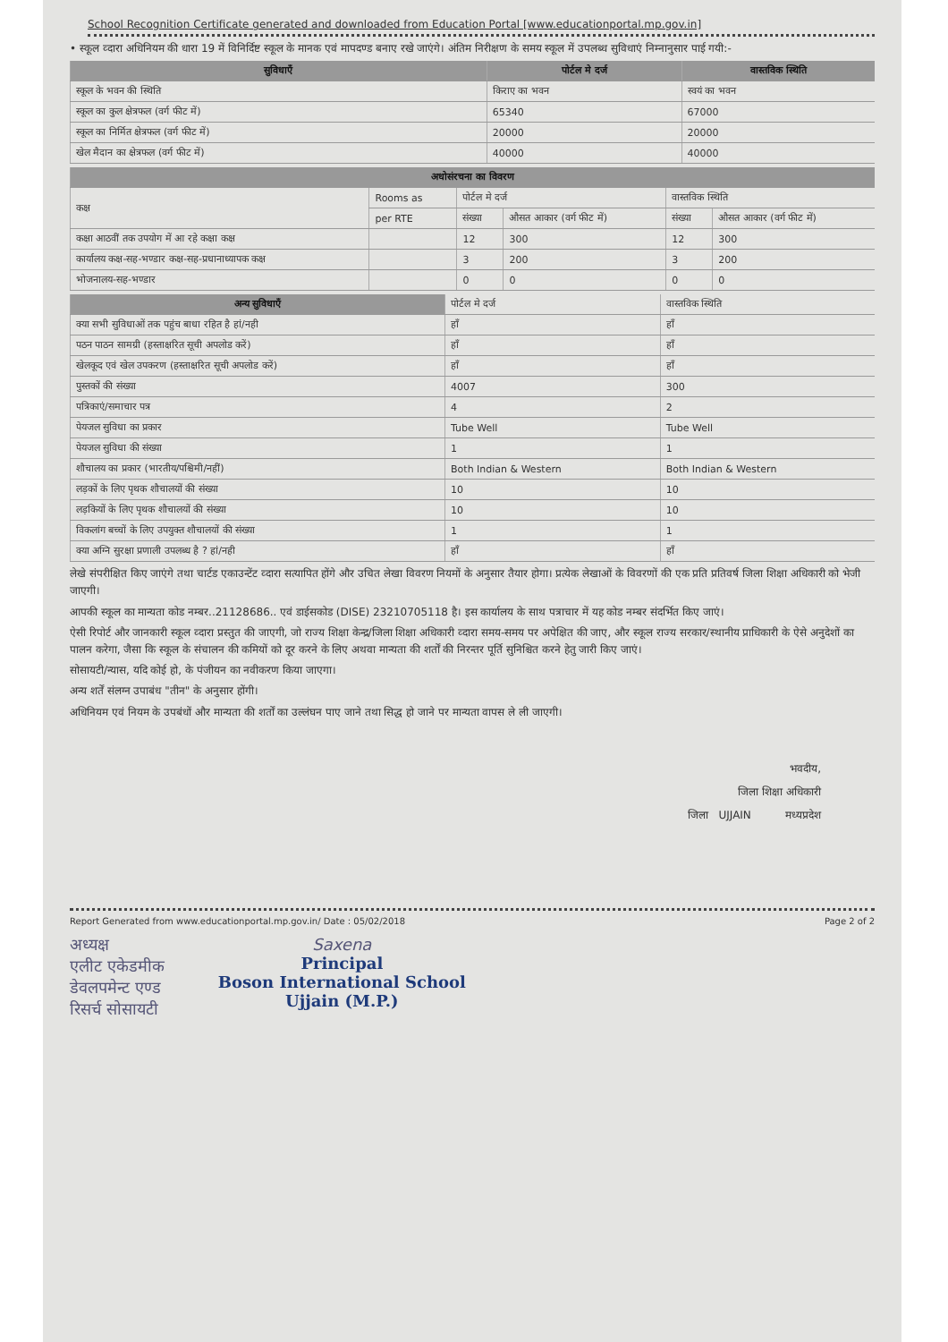School Recognition Certificate generated and downloaded from Education Portal [www.educationportal.mp.gov.in]
• स्कूल व्दारा अधिनियम की धारा 19 में विनिर्दिष्ट स्कूल के मानक एवं मापदण्ड बनाए रखे जाएंगे। अंतिम निरीक्षण के समय स्कूल में उपलब्ध सुविधाएं निम्नानुसार पाई गयी:-
| सुविधाएँ | पोर्टल मे दर्ज | वास्तविक स्थिति |
| --- | --- | --- |
| स्कूल के भवन की स्थिति | किराए का भवन | स्वयं का भवन |
| स्कूल का कुल क्षेत्रफल (वर्ग फीट में) | 65340 | 67000 |
| स्कूल का निर्मित क्षेत्रफल (वर्ग फीट में) | 20000 | 20000 |
| खेल मैदान का क्षेत्रफल (वर्ग फीट में) | 40000 | 40000 |
| अधोसंरचना का विवरण | | | | | |
| --- | --- | --- | --- | --- | --- |
| कक्ष | Rooms as | पोर्टल मे दर्ज | | वास्तविक स्थिति | |
| | per RTE | संख्या | औसत आकार (वर्ग फीट में) | संख्या | औसत आकार (वर्ग फीट में) |
| कक्षा आठवीं तक उपयोग में आ रहे कक्षा कक्ष | | 12 | 300 | 12 | 300 |
| कार्यालय कक्ष-सह-भण्डार कक्ष-सह-प्रधानाध्यापक कक्ष | | 3 | 200 | 3 | 200 |
| भोजनालय-सह-भण्डार | | 0 | 0 | 0 | 0 |
| अन्य सुविधाएँ | पोर्टल मे दर्ज | वास्तविक स्थिति |
| --- | --- | --- |
| क्या सभी सुविधाओं तक पहुंच बाधा रहित है हां/नही | हाँ | हाँ |
| पठन पाठन सामग्री (हस्ताक्षरित सूची अपलोड करें) | हाँ | हाँ |
| खेलकूद एवं खेल उपकरण (हस्ताक्षरित सूची अपलोड करें) | हाँ | हाँ |
| पुस्तकों की संख्या | 4007 | 300 |
| पत्रिकाएं/समाचार पत्र | 4 | 2 |
| पेयजल सुविधा का प्रकार | Tube Well | Tube Well |
| पेयजल सुविधा की संख्या | 1 | 1 |
| शौचालय का प्रकार (भारतीय/पश्चिमी/नहीं) | Both Indian & Western | Both Indian & Western |
| लड़कों के लिए पृथक शौचालयों की संख्या | 10 | 10 |
| लड़कियों के लिए पृथक शौचालयों की संख्या | 10 | 10 |
| विकलांग बच्चों के लिए उपयुक्त शौचालयों की संख्या | 1 | 1 |
| क्या अग्नि सुरक्षा प्रणाली उपलब्ध है ? हां/नही | हाँ | हाँ |
लेखे संपरीक्षित किए जाएंगे तथा चार्टड एकाउन्टेंट व्दारा सत्यापित होंगे और उचित लेखा विवरण नियमों के अनुसार तैयार होगा। प्रत्येक लेखाओं के विवरणों की एक प्रति प्रतिवर्ष जिला शिक्षा अधिकारी को भेजी जाएगी।
आपकी स्कूल का मान्यता कोड नम्बर..21128686.. एवं डाईसकोड (DISE) 23210705118 है। इस कार्यालय के साथ पत्राचार में यह कोड नम्बर संदर्भित किए जाएं।
ऐसी रिपोर्ट और जानकारी स्कूल व्दारा प्रस्तुत की जाएगी, जो राज्य शिक्षा केन्द्र/जिला शिक्षा अधिकारी व्दारा समय-समय पर अपेक्षित की जाए, और स्कूल राज्य सरकार/स्थानीय प्राधिकारी के ऐसे अनुदेशों का पालन करेगा, जैसा कि स्कूल के संचालन की कमियों को दूर करने के लिए अथवा मान्यता की शर्तों की निरन्तर पूर्ति सुनिश्चित करने हेतु जारी किए जाएं।
सोसायटी/न्यास, यदि कोई हो, के पंजीयन का नवीकरण किया जाएगा।
अन्य शर्तें संलग्न उपाबंध "तीन" के अनुसार होंगी।
अधिनियम एवं नियम के उपबंधों और मान्यता की शर्तों का उल्लंघन पाए जाने तथा सिद्ध हो जाने पर मान्यता वापस ले ली जाएगी।
भवदीय,
जिला शिक्षा अधिकारी
जिला UJJAIN मध्यप्रदेश
Report Generated from www.educationportal.mp.gov.in/ Date : 05/02/2018 Page 2 of 2
अध्यक्ष
एलीट एकेडमीक
डेवलपमेन्ट एण्ड
रिसर्च सोसायटी
Saxena
Principal
Boson International School
Ujjain (M.P.)